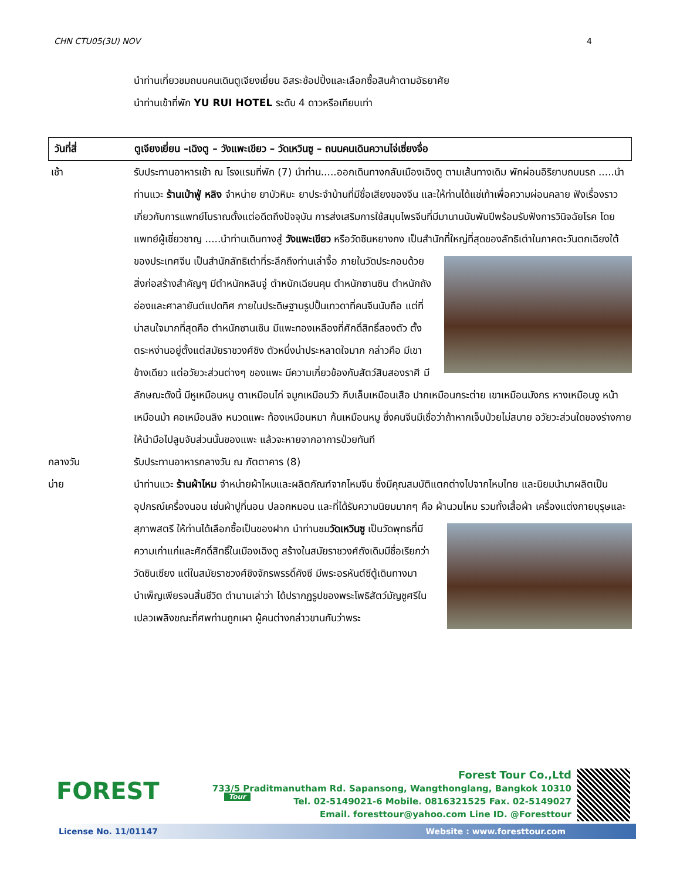CHN CTU05(3U) NOV 4
นำท่านเที่ยวชมถนนคนเดินตูเจียงเยี่ยน อิสระช้อปปิ้งและเลือกซื้อสินค้าตามอัธยาศัย
นำท่านเข้าที่พัก YU RUI HOTEL ระดับ 4 ดาวหรือเทียบเท่า
วันที่สี่ ตูเจียงเยี่ยน –เฉิงตู – วังแพะเขียว – วัดเหวินซู – ถนนคนเดินควานไจ่เซี่ยงจื่อ
เช้า รับประทานอาหารเช้า ณ โรงแรมที่พัก (7) นำท่าน.....ออกเดินทางกลับเมืองเฉิงตู ตามเส้นทางเดิม พักผ่อนอิริยาบถบนรถ .....นำท่านแวะ ร้านเป่าฟู่ หลิง จำหน่าย ยาบัวหิมะ ยาประจำบ้านที่มีชื่อเสียงของจีน และให้ท่านได้แช่เท้าเพื่อความผ่อนคลาย ฟังเรื่องราวเกี่ยวกับการแพทย์โบราณตั้งแต่อดีตถึงปัจจุบัน การส่งเสริมการใช้สมุนไพรจีนที่มีมานานนับพันปีพร้อมรับฟังการวินิจฉัยโรค โดยแพทย์ผู้เชี่ยวชาญ .....นำท่านเดินทางสู่ วังแพะเขียว หรือวัดซินหยางกง เป็นสำนักที่ใหญ่ที่สุดของลัทธิเต๋า
ในภาคตะวันตกเฉียงใต้ของประเทศจีน เป็นสำนักลัทธิเต๋าที่ระลึกถึงท่านเล่าจื้อ ภายในวัดประกอบด้วยสิ่งก่อสร้างสำคัญๆ มีตำหนักหลินจู่ ตำหนักเฉียนคุน ตำหนักซานซิน ตำหนักถังอ่องและศาลายันต์แปดทิศ ภายในประดิษฐานรูปปั้นเทวดาที่คนจีนนับถือ แต่ที่น่าสนใจมากที่สุดคือ ตำหนักซานเซิน มีแพะทองเหลืองที่ศักดิ์สิทธิ์สองตัว ตั้งตระหง่านอยู่ตั้งแต่สมัยราชวงศ์ชิง ตัวหนึ่งน่าประหลาดใจมาก กล่าวคือ มีเขาข้างเดียว แต่อวัยวะส่วนต่างๆ ของแพะ มีความเกี่ยวข้องกับสัตว์สิบสองราศี มีลักษณะดังนี้ มีหูเหมือนหนู ตาเหมือนไก่ จมูกเหมือนวัว กีบเล็บเหมือนเสือ ปากเหมือนกระต่าย เขาเหมือนมังกร หางเหมือนงู หน้าเหมือนม้า คอเหมือนลิง หนวดแพะ ท้องเหมือนหมา ก้นเหมือนหมู ซึ่งคนจีนมีเชื่อว่าถ้าหากเจ็บป่วยไม่สบาย อวัยวะส่วนใดของร่างกายให้นำมือไปลูบจับส่วนนั้นของแพะ แล้วจะหายจากอาการป่วยทันที
กลางวัน รับประทานอาหารกลางวัน ณ ภัตตาคาร (8)
บ่าย นำท่านแวะ ร้านผ้าไหม จำหน่ายผ้าไหมและผลิตภัณฑ์จากไหมจีน ซึ่งมีคุณสมบัติแตกต่างไปจากไหมไทย และนิยมนำมาผลิตเป็นอุปกรณ์เครื่องนอน เช่นผ้าปูที่นอน ปลอกหมอน และที่ได้รับความนิยมมากๆ คือ ผ้านวมไหม รวมทั้งเสื้อผ้า เครื่องแต่งกายบุรุษและสุภาพสตรี ให้ท่านได้เลือกซื้อเป็น
ของฝาก นำท่านชมวัดเหวินซู เป็นวัดพุทธที่มีความเก่าแก่และศักดิ์สิทธิ์ในเมืองเฉิงตู สร้างในสมัยราชวงศ์ถังเดิมมีชื่อเรียกว่า วัดซินเซียง แต่ในสมัยราชวงศ์ชิงจักรพรรดิ์คังซี มีพระอรหันต์ซีตู้เดินทางมาบำเพ็ญเพียรจนสิ้นชีวิต ตำนานเล่าว่า ได้ปรากฏรูปของพระโพธิสัตว์มัญชูศรีในเปลวเพลิงขณะที่ศพท่านถูกเผา ผู้คนต่างกล่าวขานกันว่าพระ
FOREST
Tour
Forest Tour Co.,Ltd
733/5 Praditmanutham Rd. Sapansong, Wangthonglang, Bangkok 10310
Tel. 02-5149021-6 Mobile. 0816321525 Fax. 02-5149027
Email. foresttour@yahoo.com Line ID. @Foresttour
License No. 11/01147 Website : www.foresttour.com